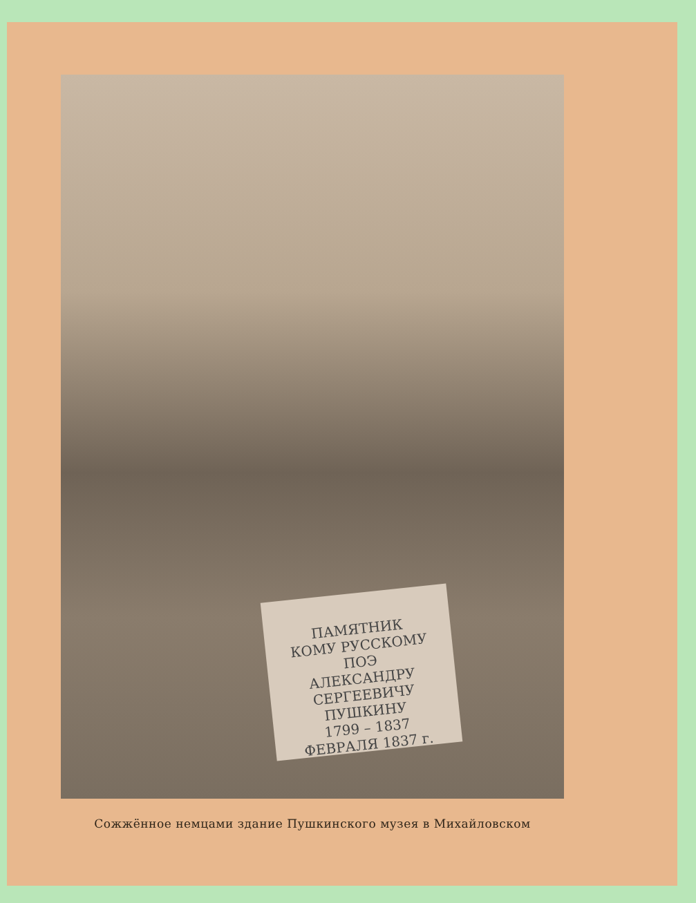ПАМЯТНИК
КОМУ РУССКОМУ ПОЭ
АЛЕКСАНДРУ СЕРГЕЕВИЧУ
ПУШКИНУ
1799 – 1837
ФЕВРАЛЯ 1837 г.
Сожжённое немцами здание Пушкинского музея в Михайловском